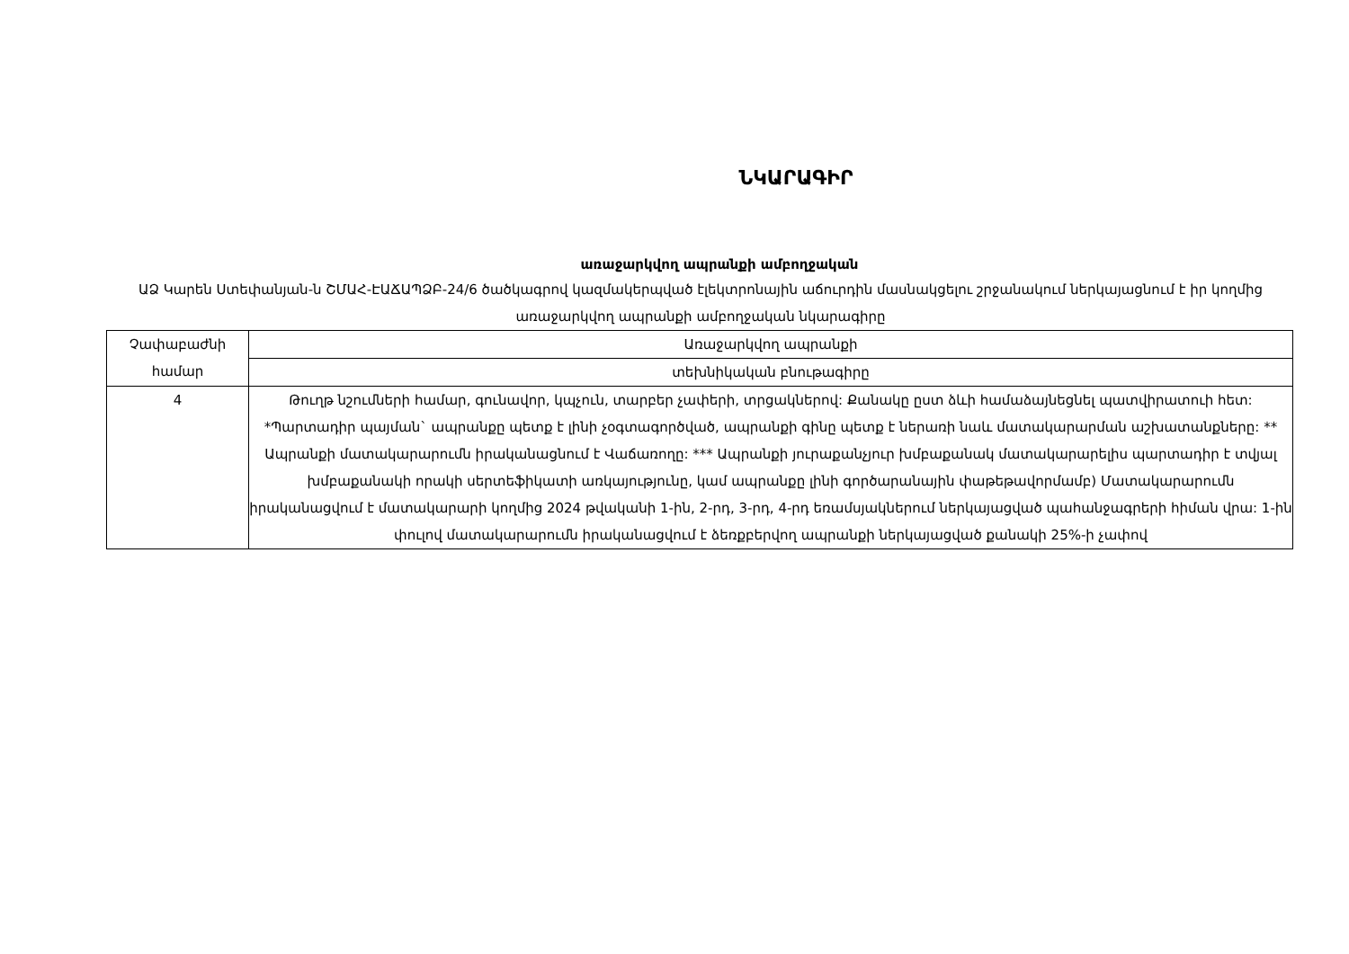ՆԿԱՐԱԳԻՐ
առաջարկվող ապրանքի ամբողջական
ԱՁ Կարեն Ստեփանյան-ն ՇՄԱՀ-ԷԱՃԱՊՁԲ-24/6 ծածկագրով կազմակերպված էլեկտրոնային աճուրդին մասնակցելու շրջանակում ներկայացնում է իր կողմից առաջարկվող ապրանքի ամբողջական նկարագիրը
| Չափաբաժնի համար | Առաջարկվող ապրանքի |
| | տեխնիկական բնութագիրը |
| 4 | Թուղթ նշումների համար, գունավոր, կպչուն, տարբեր չափերի, տրցակներով: Քանակը ըստ ձևի համաձայնեցնել պատվիրատուի հետ: *Պարտադիր պայման` ապրանքը պետք է լինի չօգտագործված, ապրանքի գինը պետք է ներառի նաև մատակարարման աշխատանքները: ** Ապրանքի մատակարարումն իրականացնում է Վաճառողը: *** Ապրանքի յուրաքանչյուր խմբաքանակ մատակարարելիս պարտադիր է տվյալ խմբաքանակի որակի սերտեֆիկատի առկայությունը, կամ ապրանքը լինի գործարանային փաթեթավորմամբ) Մատակարարումն իրականացվում է մատակարարի կողմից 2024 թվականի 1-ին, 2-րդ, 3-րդ, 4-րդ եռամսյակներում ներկայացված պահանջագրերի հիման վրա: 1-ին փուլով մատակարարումն իրականացվում է ձեռքբերվող ապրանքի ներկայացված քանակի 25%-ի չափով |